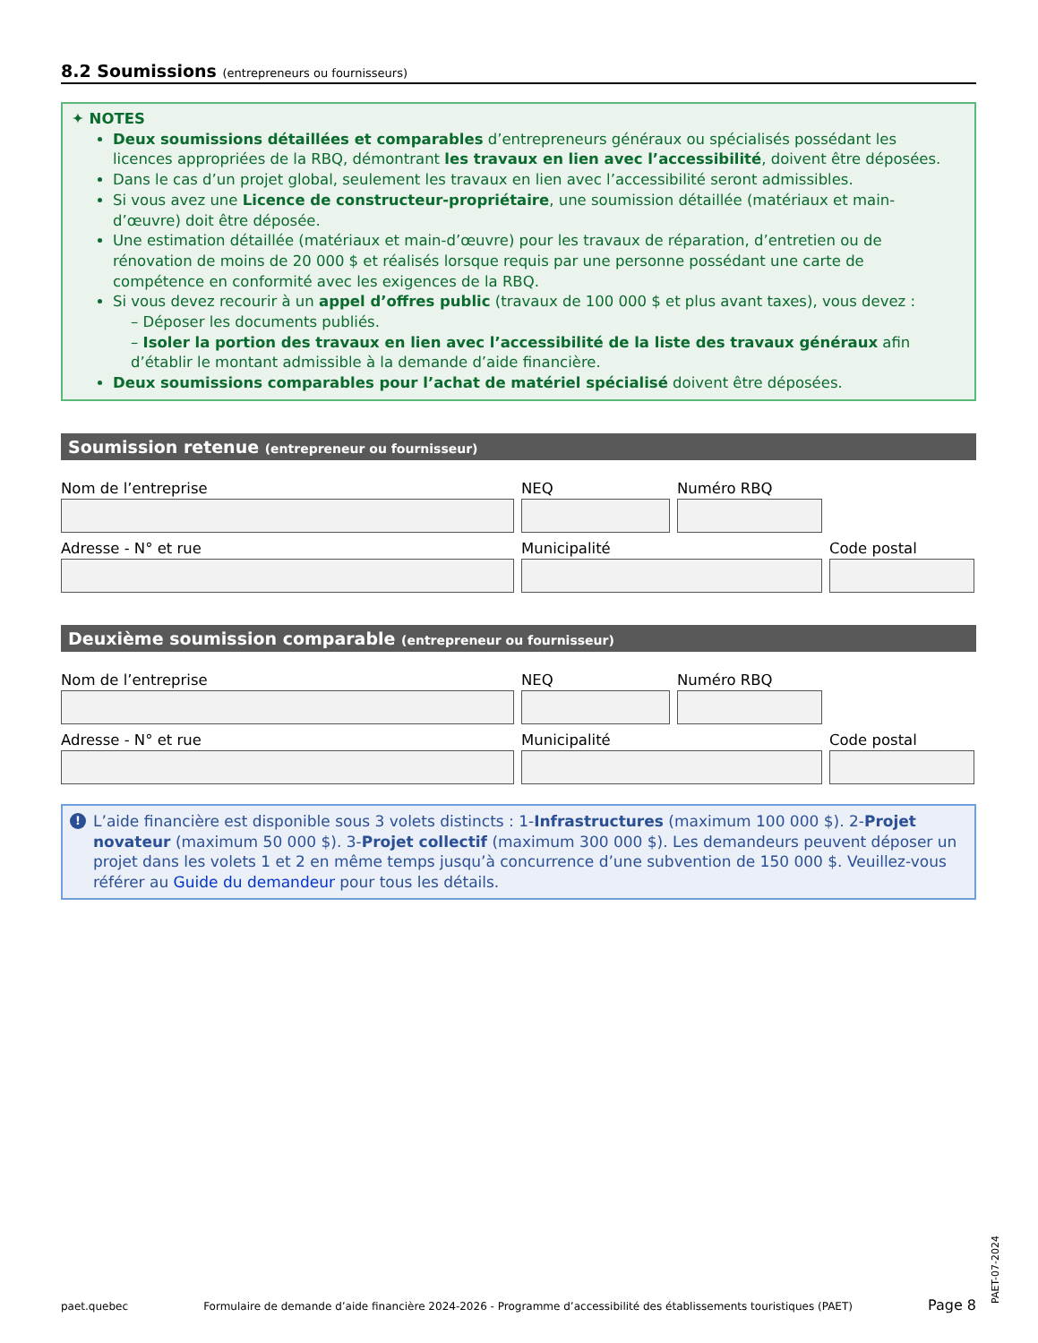8.2 Soumissions (entrepreneurs ou fournisseurs)
✦ NOTES
Deux soumissions détaillées et comparables d’entrepreneurs généraux ou spécialisés possédant les licences appropriées de la RBQ, démontrant les travaux en lien avec l’accessibilité, doivent être déposées.
Dans le cas d’un projet global, seulement les travaux en lien avec l’accessibilité seront admissibles.
Si vous avez une Licence de constructeur-propriétaire, une soumission détaillée (matériaux et main-d’œuvre) doit être déposée.
Une estimation détaillée (matériaux et main-d’œuvre) pour les travaux de réparation, d’entretien ou de rénovation de moins de 20 000 $ et réalisés lorsque requis par une personne possédant une carte de compétence en conformité avec les exigences de la RBQ.
Si vous devez recourir à un appel d’offres public (travaux de 100 000 $ et plus avant taxes), vous devez :
– Déposer les documents publiés.
– Isoler la portion des travaux en lien avec l’accessibilité de la liste des travaux généraux afin d’établir le montant admissible à la demande d’aide financière.
Deux soumissions comparables pour l’achat de matériel spécialisé doivent être déposées.
Soumission retenue (entrepreneur ou fournisseur)
Nom de l’entreprise NEQ Numéro RBQ
Adresse - N° et rue Municipalité Code postal
Deuxième soumission comparable (entrepreneur ou fournisseur)
Nom de l’entreprise NEQ Numéro RBQ
Adresse - N° et rue Municipalité Code postal
! L’aide financière est disponible sous 3 volets distincts : 1-Infrastructures (maximum 100 000 $). 2-Projet novateur (maximum 50 000 $). 3-Projet collectif (maximum 300 000 $). Les demandeurs peuvent déposer un projet dans les volets 1 et 2 en même temps jusqu’à concurrence d’une subvention de 150 000 $. Veuillez-vous référer au Guide du demandeur pour tous les détails.
paet.quebec Formulaire de demande d’aide financière 2024-2026 - Programme d’accessibilité des établissements touristiques (PAET) Page 8
PAET-07-2024